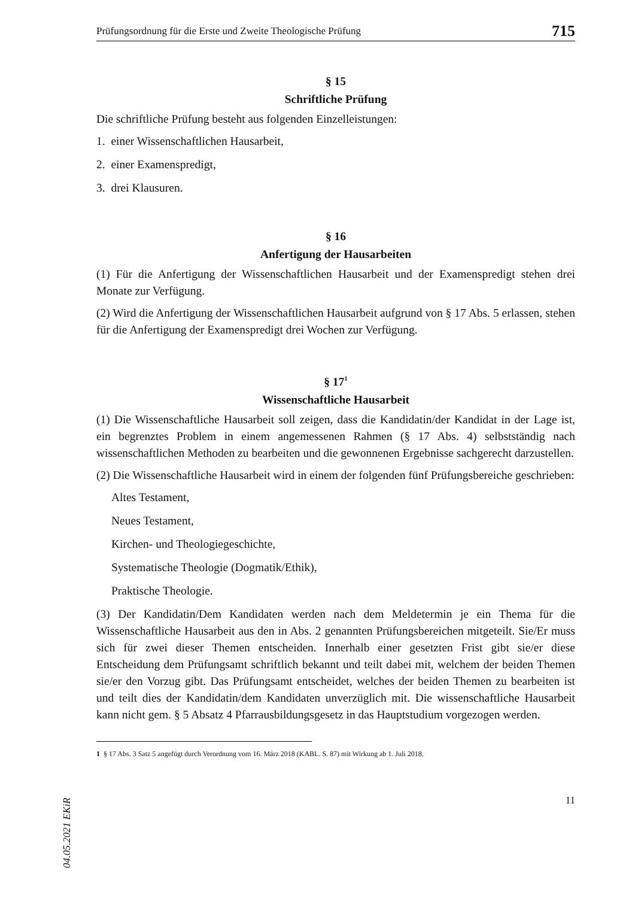Prüfungsordnung für die Erste und Zweite Theologische Prüfung 715
§ 15
Schriftliche Prüfung
Die schriftliche Prüfung besteht aus folgenden Einzelleistungen:
1. einer Wissenschaftlichen Hausarbeit,
2. einer Examenspredigt,
3. drei Klausuren.
§ 16
Anfertigung der Hausarbeiten
(1) Für die Anfertigung der Wissenschaftlichen Hausarbeit und der Examenspredigt stehen drei Monate zur Verfügung.
(2) Wird die Anfertigung der Wissenschaftlichen Hausarbeit aufgrund von § 17 Abs. 5 erlassen, stehen für die Anfertigung der Examenspredigt drei Wochen zur Verfügung.
§ 17<sup>1</sup>
Wissenschaftliche Hausarbeit
(1) Die Wissenschaftliche Hausarbeit soll zeigen, dass die Kandidatin/der Kandidat in der Lage ist, ein begrenztes Problem in einem angemessenen Rahmen (§ 17 Abs. 4) selbstständig nach wissenschaftlichen Methoden zu bearbeiten und die gewonnenen Ergebnisse sachgerecht darzustellen.
(2) Die Wissenschaftliche Hausarbeit wird in einem der folgenden fünf Prüfungsbereiche geschrieben:
Altes Testament,
Neues Testament,
Kirchen- und Theologiegeschichte,
Systematische Theologie (Dogmatik/Ethik),
Praktische Theologie.
(3) Der Kandidatin/Dem Kandidaten werden nach dem Meldetermin je ein Thema für die Wissenschaftliche Hausarbeit aus den in Abs. 2 genannten Prüfungsbereichen mitgeteilt. Sie/Er muss sich für zwei dieser Themen entscheiden. Innerhalb einer gesetzten Frist gibt sie/er diese Entscheidung dem Prüfungsamt schriftlich bekannt und teilt dabei mit, welchem der beiden Themen sie/er den Vorzug gibt. Das Prüfungsamt entscheidet, welches der beiden Themen zu bearbeiten ist und teilt dies der Kandidatin/dem Kandidaten unverzüglich mit. Die wissenschaftliche Hausarbeit kann nicht gem. § 5 Absatz 4 Pfarrausbildungsgesetz in das Hauptstudium vorgezogen werden.
1 § 17 Abs. 3 Satz 5 angefügt durch Verordnung vom 16. März 2018 (KABL. S. 87) mit Wirkung ab 1. Juli 2018.
11
04.05.2021 EKiR